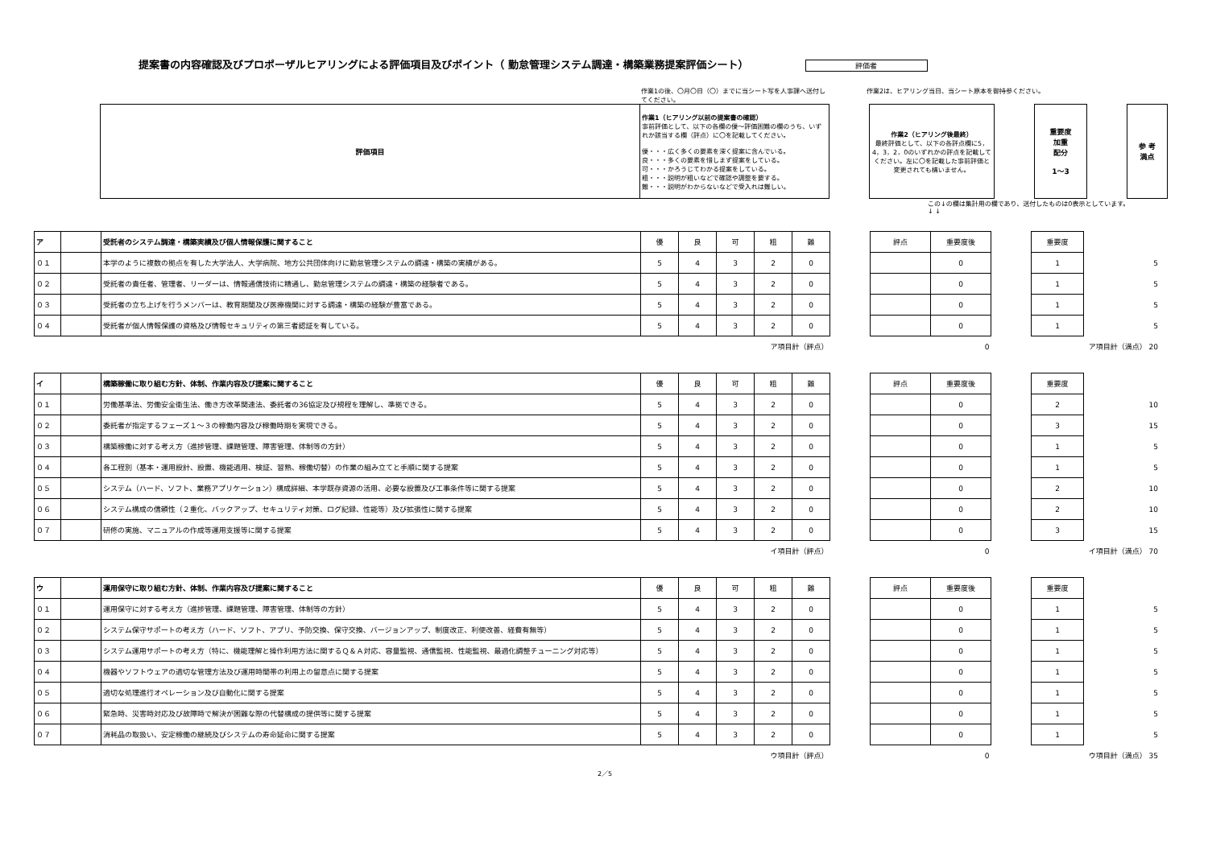提案書の内容確認及びプロポーザルヒアリングによる評価項目及びポイント（ 勤怠管理システム調達・構築業務提案評価シート）
評価者
作業1の後、〇月〇日（〇）までに当シート写を人事課へ送付してください。
作業2は、ヒアリング当日、当シート原本を御持参ください。
| 評価項目 | 作業1（ヒアリング以前の提案書の確認） 事前評価として、以下の各欄の優～評価困難の欄のうち、いずれか該当する欄（評点）に〇を記載してください。 優・・・広く多くの要素を深く提案に含んでいる。 良・・・多くの要素を惜しまず提案をしている。 可・・・かろうじてわかる提案をしている。 粗・・・説明が粗いなどで確認や調整を要する。 難・・・説明がわからないなどで受入れは難しい。 | | 作業2（ヒアリング後最終） 最終評価として、以下の各評点欄に5，4，3，2，0のいずれかの評点を記載してください。左に〇を記載した事前評価と変更されても構いません。 | | 重要度 加重 配分 1～3 | | 参 考 満点 |
この↓の欄は集計用の欄であり、送付したものは0表示としています。
↓ ↓
| ア | | 受託者のシステム調達・構築実績及び個人情報保護に関すること | 優 | 良 | 可 | 粗 | 難 | | 評点 | 重要度後 | | 重要度 | |
| ０１ | | 本学のように複数の拠点を有した大学法人、大学病院、地方公共団体向けに勤怠管理システムの調達・構築の実績がある。 | 5 | 4 | 3 | 2 | 0 | | | 0 | | 1 | 5 |
| ０２ | | 受託者の責任者、管理者、リーダーは、情報通信技術に精通し、勤怠管理システムの調達・構築の経験者である。 | 5 | 4 | 3 | 2 | 0 | | | 0 | | 1 | 5 |
| ０３ | | 受託者の立ち上げを行うメンバーは、教育期間及び医療機関に対する調達・構築の経験が豊富である。 | 5 | 4 | 3 | 2 | 0 | | | 0 | | 1 | 5 |
| ０４ | | 受託者が個人情報保護の資格及び情報セキュリティの第三者認証を有している。 | 5 | 4 | 3 | 2 | 0 | | | 0 | | 1 | 5 |
| ア項目計（評点） | | | | | | | | | | 0 | | ア項目計（満点） 20 | |
| イ | | 構築稼働に取り組む方針、体制、作業内容及び提案に関すること | 優 | 良 | 可 | 粗 | 難 | | 評点 | 重要度後 | | 重要度 | |
| ０１ | | 労働基準法、労働安全衛生法、働き方改革関連法、委託者の36協定及び規程を理解し、準拠できる。 | 5 | 4 | 3 | 2 | 0 | | | 0 | | 2 | 10 |
| ０２ | | 委託者が指定するフェーズ１～３の稼働内容及び稼働時期を実現できる。 | 5 | 4 | 3 | 2 | 0 | | | 0 | | 3 | 15 |
| ０３ | | 構築稼働に対する考え方（進捗管理、課題管理、障害管理、体制等の方針） | 5 | 4 | 3 | 2 | 0 | | | 0 | | 1 | 5 |
| ０４ | | 各工程別（基本・運用設計、設置、機能適用、検証、習熟、稼働切替）の作業の組み立てと手順に関する提案 | 5 | 4 | 3 | 2 | 0 | | | 0 | | 1 | 5 |
| ０５ | | システム（ハード、ソフト、業務アプリケーション）構成詳細、本学既存資源の活用、必要な設置及び工事条件等に関する提案 | 5 | 4 | 3 | 2 | 0 | | | 0 | | 2 | 10 |
| ０６ | | システム構成の信頼性（２重化、バックアップ、セキュリティ対策、ログ記録、性能等）及び拡張性に関する提案 | 5 | 4 | 3 | 2 | 0 | | | 0 | | 2 | 10 |
| ０７ | | 研修の実施、マニュアルの作成等運用支援等に関する提案 | 5 | 4 | 3 | 2 | 0 | | | 0 | | 3 | 15 |
| イ項目計（評点） | | | | | | | | | | 0 | | イ項目計（満点） 70 | |
| ウ | | 運用保守に取り組む方針、体制、作業内容及び提案に関すること | 優 | 良 | 可 | 粗 | 難 | | 評点 | 重要度後 | | 重要度 | |
| ０１ | | 運用保守に対する考え方（進捗管理、課題管理、障害管理、体制等の方針） | 5 | 4 | 3 | 2 | 0 | | | 0 | | 1 | 5 |
| ０２ | | システム保守サポートの考え方（ハード、ソフト、アプリ、予防交換、保守交換、バージョンアップ、制度改正、利便改善、経費有無等） | 5 | 4 | 3 | 2 | 0 | | | 0 | | 1 | 5 |
| ０３ | | システム運用サポートの考え方（特に、機能理解と操作利用方法に関するＱ＆Ａ対応、容量監視、通信監視、性能監視、最適化調整チューニング対応等） | 5 | 4 | 3 | 2 | 0 | | | 0 | | 1 | 5 |
| ０４ | | 機器やソフトウェアの適切な管理方法及び運用時間帯の利用上の留意点に関する提案 | 5 | 4 | 3 | 2 | 0 | | | 0 | | 1 | 5 |
| ０５ | | 適切な処理進行オペレーション及び自動化に関する提案 | 5 | 4 | 3 | 2 | 0 | | | 0 | | 1 | 5 |
| ０６ | | 緊急時、災害時対応及び故障時で解決が困難な際の代替構成の提供等に関する提案 | 5 | 4 | 3 | 2 | 0 | | | 0 | | 1 | 5 |
| ０７ | | 消耗品の取扱い、安定稼働の継続及びシステムの寿命延命に関する提案 | 5 | 4 | 3 | 2 | 0 | | | 0 | | 1 | 5 |
| ウ項目計（評点） | | | | | | | | | | 0 | | ウ項目計（満点） 35 | |
2／5